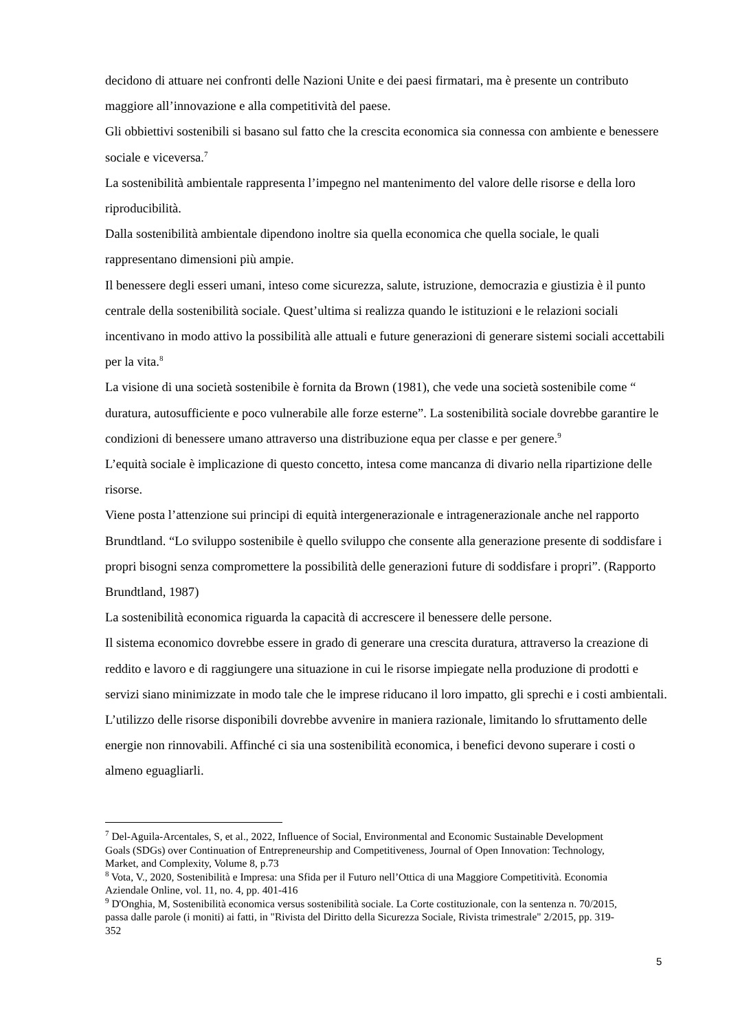decidono di attuare nei confronti delle Nazioni Unite e dei paesi firmatari, ma è presente un contributo maggiore all’innovazione e alla competitività del paese.
Gli obbiettivi sostenibili si basano sul fatto che la crescita economica sia connessa con ambiente e benessere sociale e viceversa.<sup>7</sup>
La sostenibilità ambientale rappresenta l’impegno nel mantenimento del valore delle risorse e della loro riproducibilità.
Dalla sostenibilità ambientale dipendono inoltre sia quella economica che quella sociale, le quali rappresentano dimensioni più ampie.
Il benessere degli esseri umani, inteso come sicurezza, salute, istruzione, democrazia e giustizia è il punto centrale della sostenibilità sociale. Quest’ultima si realizza quando le istituzioni e le relazioni sociali incentivano in modo attivo la possibilità alle attuali e future generazioni di generare sistemi sociali accettabili per la vita.<sup>8</sup>
La visione di una società sostenibile è fornita da Brown (1981), che vede una società sostenibile come “ duratura, autosufficiente e poco vulnerabile alle forze esterne”. La sostenibilità sociale dovrebbe garantire le condizioni di benessere umano attraverso una distribuzione equa per classe e per genere.<sup>9</sup>
L’equità sociale è implicazione di questo concetto, intesa come mancanza di divario nella ripartizione delle risorse.
Viene posta l’attenzione sui principi di equità intergenerazionale e intragenerazionale anche nel rapporto Brundtland. “Lo sviluppo sostenibile è quello sviluppo che consente alla generazione presente di soddisfare i propri bisogni senza compromettere la possibilità delle generazioni future di soddisfare i propri”. (Rapporto Brundtland, 1987)
La sostenibilità economica riguarda la capacità di accrescere il benessere delle persone.
Il sistema economico dovrebbe essere in grado di generare una crescita duratura, attraverso la creazione di reddito e lavoro e di raggiungere una situazione in cui le risorse impiegate nella produzione di prodotti e servizi siano minimizzate in modo tale che le imprese riducano il loro impatto, gli sprechi e i costi ambientali. L’utilizzo delle risorse disponibili dovrebbe avvenire in maniera razionale, limitando lo sfruttamento delle energie non rinnovabili. Affinché ci sia una sostenibilità economica, i benefici devono superare i costi o almeno eguagliarli.
<sup>7</sup> Del-Aguila-Arcentales, S, et al., 2022, Influence of Social, Environmental and Economic Sustainable Development Goals (SDGs) over Continuation of Entrepreneurship and Competitiveness, Journal of Open Innovation: Technology, Market, and Complexity, Volume 8, p.73
<sup>8</sup> Vota, V., 2020, Sostenibilità e Impresa: una Sfida per il Futuro nell’Ottica di una Maggiore Competitività. Economia Aziendale Online, vol. 11, no. 4, pp. 401-416
<sup>9</sup> D'Onghia, M, Sostenibilità economica versus sostenibilità sociale. La Corte costituzionale, con la sentenza n. 70/2015, passa dalle parole (i moniti) ai fatti, in "Rivista del Diritto della Sicurezza Sociale, Rivista trimestrale" 2/2015, pp. 319-352
5